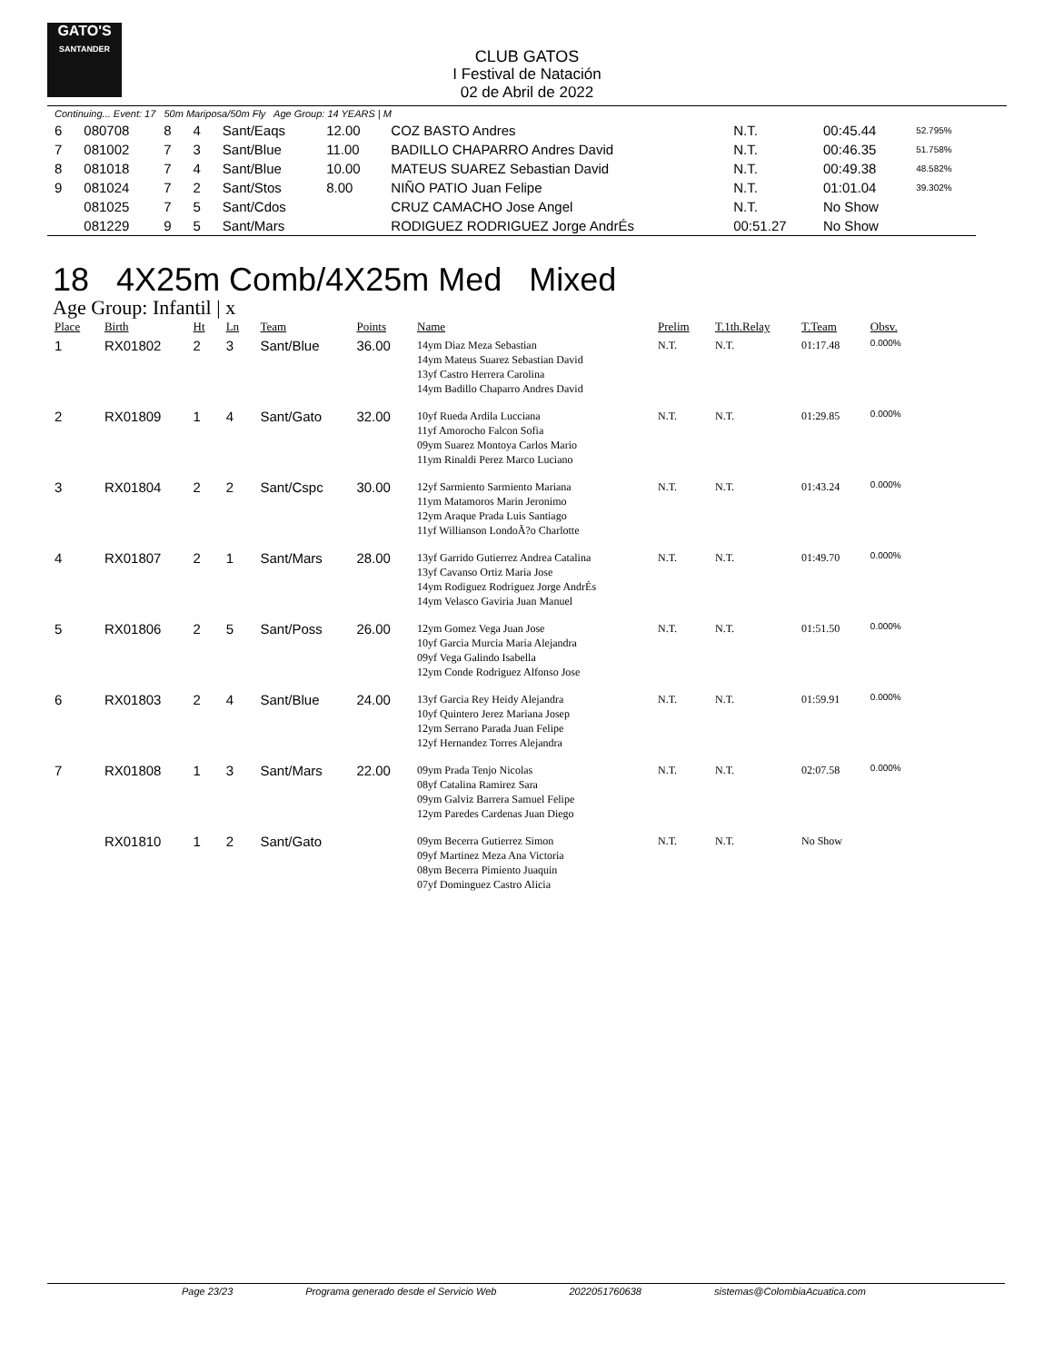GATO'S
SANTANDER
CLUB GATOS
I Festival de Natación
02 de Abril de 2022
Continuing... Event: 17 50m Mariposa/50m Fly Age Group: 14 YEARS | M
| 6 | 080708 | 8 | 4 | Sant/Eaqs | 12.00 | COZ BASTO Andres | N.T. | 00:45.44 | 52.795% |
| 7 | 081002 | 7 | 3 | Sant/Blue | 11.00 | BADILLO CHAPARRO Andres David | N.T. | 00:46.35 | 51.758% |
| 8 | 081018 | 7 | 4 | Sant/Blue | 10.00 | MATEUS SUAREZ Sebastian David | N.T. | 00:49.38 | 48.582% |
| 9 | 081024 | 7 | 2 | Sant/Stos | 8.00 | NIÑO PATIO Juan Felipe | N.T. | 01:01.04 | 39.302% |
| | 081025 | 7 | 5 | Sant/Cdos | | CRUZ CAMACHO Jose Angel | N.T. | No Show | |
| | 081229 | 9 | 5 | Sant/Mars | | RODIGUEZ RODRIGUEZ Jorge AndrÉs | 00:51.27 | No Show | |
18 4X25m Comb/4X25m Med Mixed
Age Group: Infantil | x
| Place | Birth | Ht | Ln | Team | Points | Name | Prelim | T.1th.Relay | T.Team | Obsv. |
| --- | --- | --- | --- | --- | --- | --- | --- | --- | --- | --- |
| 1 | RX01802 | 2 | 3 | Sant/Blue | 36.00 | 14ym Diaz Meza Sebastian 14ym Mateus Suarez Sebastian David 13yf Castro Herrera Carolina 14ym Badillo Chaparro Andres David | N.T. | N.T. | 01:17.48 | 0.000% |
| 2 | RX01809 | 1 | 4 | Sant/Gato | 32.00 | 10yf Rueda Ardila Lucciana 11yf Amorocho Falcon Sofia 09ym Suarez Montoya Carlos Mario 11ym Rinaldi Perez Marco Luciano | N.T. | N.T. | 01:29.85 | 0.000% |
| 3 | RX01804 | 2 | 2 | Sant/Cspc | 30.00 | 12yf Sarmiento Sarmiento Mariana 11ym Matamoros Marin Jeronimo 12ym Araque Prada Luis Santiago 11yf Willianson LondoÃ?o Charlotte | N.T. | N.T. | 01:43.24 | 0.000% |
| 4 | RX01807 | 2 | 1 | Sant/Mars | 28.00 | 13yf Garrido Gutierrez Andrea Catalina 13yf Cavanso Ortiz Maria Jose 14ym Rodiguez Rodriguez Jorge AndrÉs 14ym Velasco Gaviria Juan Manuel | N.T. | N.T. | 01:49.70 | 0.000% |
| 5 | RX01806 | 2 | 5 | Sant/Poss | 26.00 | 12ym Gomez Vega Juan Jose 10yf Garcia Murcia Maria Alejandra 09yf Vega Galindo Isabella 12ym Conde Rodriguez Alfonso Jose | N.T. | N.T. | 01:51.50 | 0.000% |
| 6 | RX01803 | 2 | 4 | Sant/Blue | 24.00 | 13yf Garcia Rey Heidy Alejandra 10yf Quintero Jerez Mariana Josep 12ym Serrano Parada Juan Felipe 12yf Hernandez Torres Alejandra | N.T. | N.T. | 01:59.91 | 0.000% |
| 7 | RX01808 | 1 | 3 | Sant/Mars | 22.00 | 09ym Prada Tenjo Nicolas 08yf Catalina Ramirez Sara 09ym Galviz Barrera Samuel Felipe 12ym Paredes Cardenas Juan Diego | N.T. | N.T. | 02:07.58 | 0.000% |
| | RX01810 | 1 | 2 | Sant/Gato | | 09ym Becerra Gutierrez Simon 09yf Martinez Meza Ana Victoria 08ym Becerra Pimiento Juaquin 07yf Dominguez Castro Alicia | N.T. | N.T. | No Show | |
Page 23/23 Programa generado desde el Servicio Web 2022051760638 sistemas@ColombiaAcuatica.com